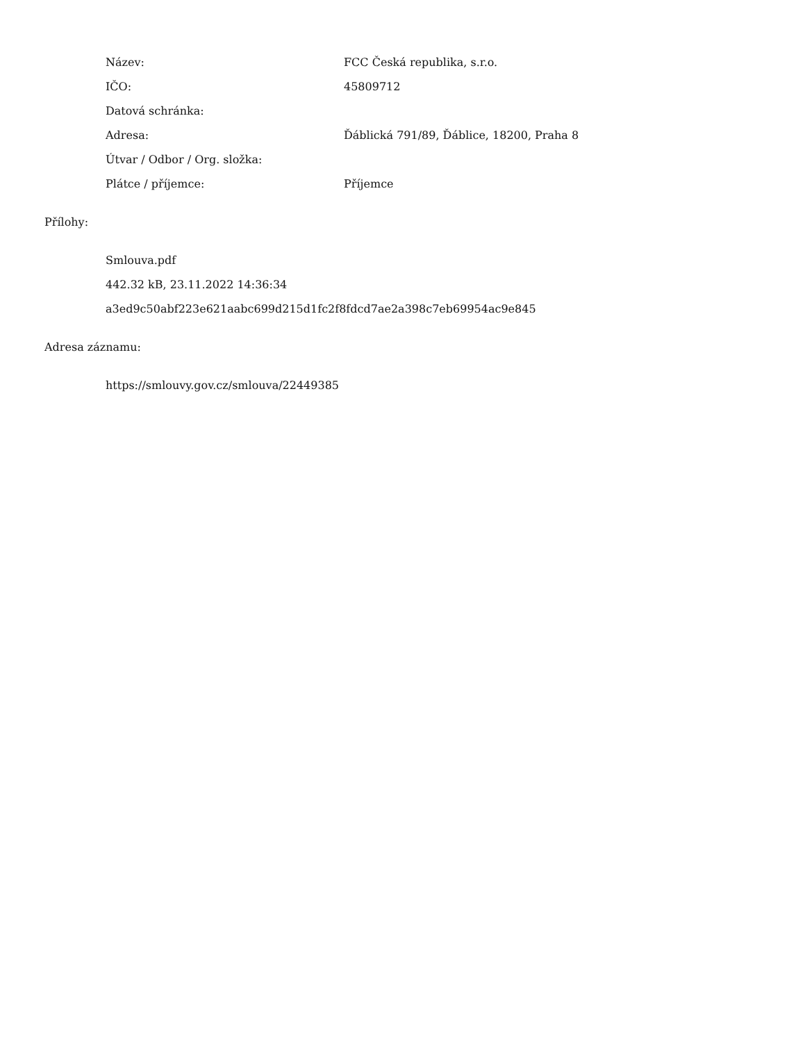| Název: | FCC Česká republika, s.r.o. |
| IČO: | 45809712 |
| Datová schránka: | |
| Adresa: | Ďáblická 791/89, Ďáblice, 18200, Praha 8 |
| Útvar / Odbor / Org. složka: | |
| Plátce / příjemce: | Příjemce |
Přílohy:
Smlouva.pdf
442.32 kB, 23.11.2022 14:36:34
a3ed9c50abf223e621aabc699d215d1fc2f8fdcd7ae2a398c7eb69954ac9e845
Adresa záznamu:
https://smlouvy.gov.cz/smlouva/22449385